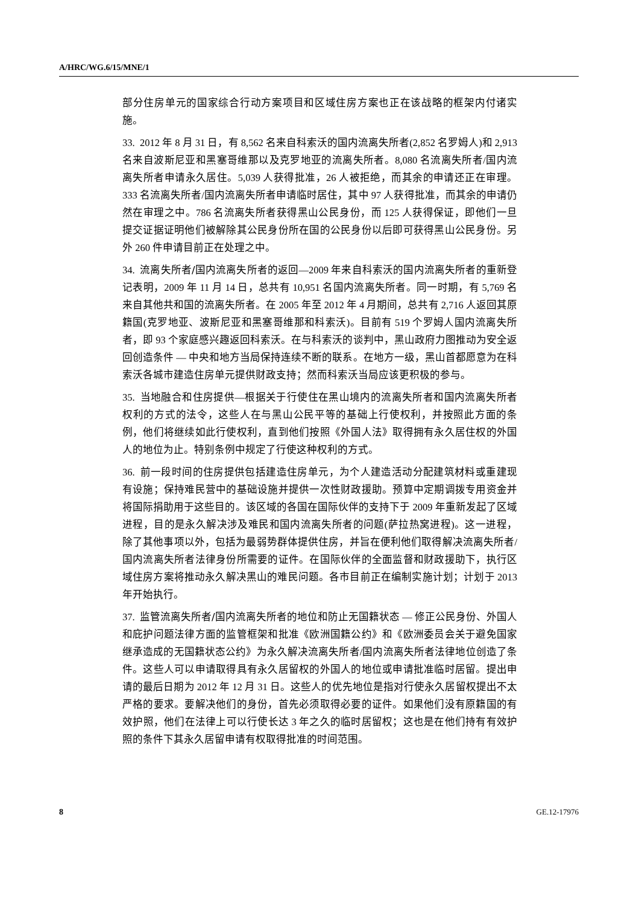A/HRC/WG.6/15/MNE/1
部分住房单元的国家综合行动方案项目和区域住房方案也正在该战略的框架内付诸实施。
33. 2012 年 8 月 31 日，有 8,562 名来自科索沃的国内流离失所者(2,852 名罗姆人)和 2,913 名来自波斯尼亚和黑塞哥维那以及克罗地亚的流离失所者。8,080 名流离失所者/国内流离失所者申请永久居住。5,039 人获得批准，26 人被拒绝，而其余的申请还正在审理。333 名流离失所者/国内流离失所者申请临时居住，其中 97 人获得批准，而其余的申请仍然在审理之中。786 名流离失所者获得黑山公民身份，而 125 人获得保证，即他们一旦提交证据证明他们被解除其公民身份所在国的公民身份以后即可获得黑山公民身份。另外 260 件申请目前正在处理之中。
34. 流离失所者/国内流离失所者的返回—2009 年来自科索沃的国内流离失所者的重新登记表明，2009 年 11 月 14 日，总共有 10,951 名国内流离失所者。同一时期，有 5,769 名来自其他共和国的流离失所者。在 2005 年至 2012 年 4 月期间，总共有 2,716 人返回其原籍国(克罗地亚、波斯尼亚和黑塞哥维那和科索沃)。目前有 519 个罗姆人国内流离失所者，即 93 个家庭感兴趣返回科索沃。在与科索沃的谈判中，黑山政府力图推动为安全返回创造条件 — 中央和地方当局保持连续不断的联系。在地方一级，黑山首都愿意为在科索沃各城市建造住房单元提供财政支持；然而科索沃当局应该更积极的参与。
35. 当地融合和住房提供—根据关于行使住在黑山境内的流离失所者和国内流离失所者权利的方式的法令，这些人在与黑山公民平等的基础上行使权利，并按照此方面的条例，他们将继续如此行使权利，直到他们按照《外国人法》取得拥有永久居住权的外国人的地位为止。特别条例中规定了行使这种权利的方式。
36. 前一段时间的住房提供包括建造住房单元，为个人建造活动分配建筑材料或重建现有设施；保持难民营中的基础设施并提供一次性财政援助。预算中定期调拨专用资金并将国际捐助用于这些目的。该区域的各国在国际伙伴的支持下于 2009 年重新发起了区域进程，目的是永久解决涉及难民和国内流离失所者的问题(萨拉热窝进程)。这一进程，除了其他事项以外，包括为最弱势群体提供住房，并旨在便利他们取得解决流离失所者/国内流离失所者法律身份所需要的证件。在国际伙伴的全面监督和财政援助下，执行区域住房方案将推动永久解决黑山的难民问题。各市目前正在编制实施计划；计划于 2013 年开始执行。
37. 监管流离失所者/国内流离失所者的地位和防止无国籍状态 — 修正公民身份、外国人和庇护问题法律方面的监管框架和批准《欧洲国籍公约》和《欧洲委员会关于避免国家继承造成的无国籍状态公约》为永久解决流离失所者/国内流离失所者法律地位创造了条件。这些人可以申请取得具有永久居留权的外国人的地位或申请批准临时居留。提出申请的最后日期为 2012 年 12 月 31 日。这些人的优先地位是指对行使永久居留权提出不太严格的要求。要解决他们的身份，首先必须取得必要的证件。如果他们没有原籍国的有效护照，他们在法律上可以行使长达 3 年之久的临时居留权；这也是在他们持有有效护照的条件下其永久居留申请有权取得批准的时间范围。
8 GE.12-17976